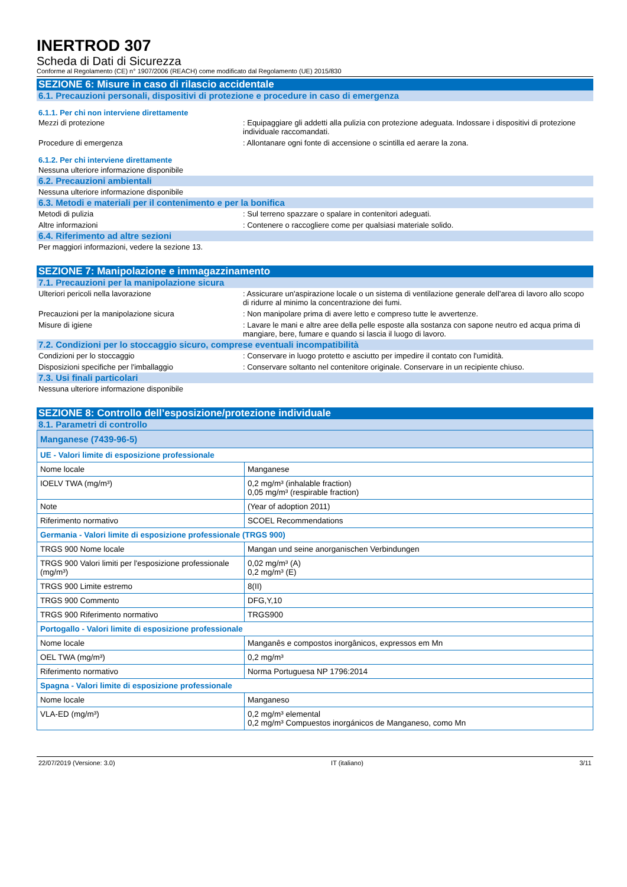INERTROD 307
Scheda di Dati di Sicurezza
Conforme al Regolamento (CE) n° 1907/2006 (REACH) come modificato dal Regolamento (UE) 2015/830
SEZIONE 6: Misure in caso di rilascio accidentale
6.1. Precauzioni personali, dispositivi di protezione e procedure in caso di emergenza
6.1.1. Per chi non interviene direttamente
Mezzi di protezione : Equipaggiare gli addetti alla pulizia con protezione adeguata. Indossare i dispositivi di protezione individuale raccomandati.
Procedure di emergenza : Allontanare ogni fonte di accensione o scintilla ed aerare la zona.
6.1.2. Per chi interviene direttamente
Nessuna ulteriore informazione disponibile
6.2. Precauzioni ambientali
Nessuna ulteriore informazione disponibile
6.3. Metodi e materiali per il contenimento e per la bonifica
Metodi di pulizia : Sul terreno spazzare o spalare in contenitori adeguati.
Altre informazioni : Contenere o raccogliere come per qualsiasi materiale solido.
6.4. Riferimento ad altre sezioni
Per maggiori informazioni, vedere la sezione 13.
SEZIONE 7: Manipolazione e immagazzinamento
7.1. Precauzioni per la manipolazione sicura
Ulteriori pericoli nella lavorazione : Assicurare un'aspirazione locale o un sistema di ventilazione generale dell'area di lavoro allo scopo di ridurre al minimo la concentrazione dei fumi.
Precauzioni per la manipolazione sicura : Non manipolare prima di avere letto e compreso tutte le avvertenze.
Misure di igiene : Lavare le mani e altre aree della pelle esposte alla sostanza con sapone neutro ed acqua prima di mangiare, bere, fumare e quando si lascia il luogo di lavoro.
7.2. Condizioni per lo stoccaggio sicuro, comprese eventuali incompatibilità
Condizioni per lo stoccaggio : Conservare in luogo protetto e asciutto per impedire il contato con l'umidità.
Disposizioni specifiche per l'imballaggio : Conservare soltanto nel contenitore originale. Conservare in un recipiente chiuso.
7.3. Usi finali particolari
Nessuna ulteriore informazione disponibile
SEZIONE 8: Controllo dell’esposizione/protezione individuale
8.1. Parametri di controllo
| Manganese (7439-96-5) | |
| UE - Valori limite di esposizione professionale | |
| Nome locale | Manganese |
| IOELV TWA (mg/m³) | 0,2 mg/m³ (inhalable fraction) 0,05 mg/m³ (respirable fraction) |
| Note | (Year of adoption 2011) |
| Riferimento normativo | SCOEL Recommendations |
| Germania - Valori limite di esposizione professionale (TRGS 900) | |
| TRGS 900 Nome locale | Mangan und seine anorganischen Verbindungen |
| TRGS 900 Valori limiti per l'esposizione professionale (mg/m³) | 0,02 mg/m³ (A) 0,2 mg/m³ (E) |
| TRGS 900 Limite estremo | 8(II) |
| TRGS 900 Commento | DFG,Y,10 |
| TRGS 900 Riferimento normativo | TRGS900 |
| Portogallo - Valori limite di esposizione professionale | |
| Nome locale | Manganês e compostos inorgânicos, expressos em Mn |
| OEL TWA (mg/m³) | 0,2 mg/m³ |
| Riferimento normativo | Norma Portuguesa NP 1796:2014 |
| Spagna - Valori limite di esposizione professionale | |
| Nome locale | Manganeso |
| VLA-ED (mg/m³) | 0,2 mg/m³ elemental 0,2 mg/m³ Compuestos inorgánicos de Manganeso, como Mn |
22/07/2019 (Versione: 3.0) IT (italiano) 3/11